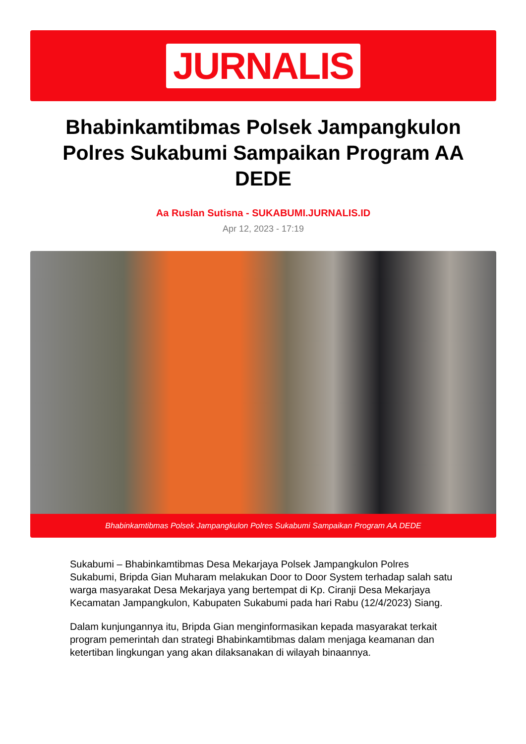JURNALIS
Bhabinkamtibmas Polsek Jampangkulon Polres Sukabumi Sampaikan Program AA DEDE
Aa Ruslan Sutisna - SUKABUMI.JURNALIS.ID
Apr 12, 2023 - 17:19
Bhabinkamtibmas Polsek Jampangkulon Polres Sukabumi Sampaikan Program AA DEDE
Sukabumi – Bhabinkamtibmas Desa Mekarjaya Polsek Jampangkulon Polres Sukabumi, Bripda Gian Muharam melakukan Door to Door System terhadap salah satu warga masyarakat Desa Mekarjaya yang bertempat di Kp. Ciranji Desa Mekarjaya Kecamatan Jampangkulon, Kabupaten Sukabumi pada hari Rabu (12/4/2023) Siang.
Dalam kunjungannya itu, Bripda Gian menginformasikan kepada masyarakat terkait program pemerintah dan strategi Bhabinkamtibmas dalam menjaga keamanan dan ketertiban lingkungan yang akan dilaksanakan di wilayah binaannya.